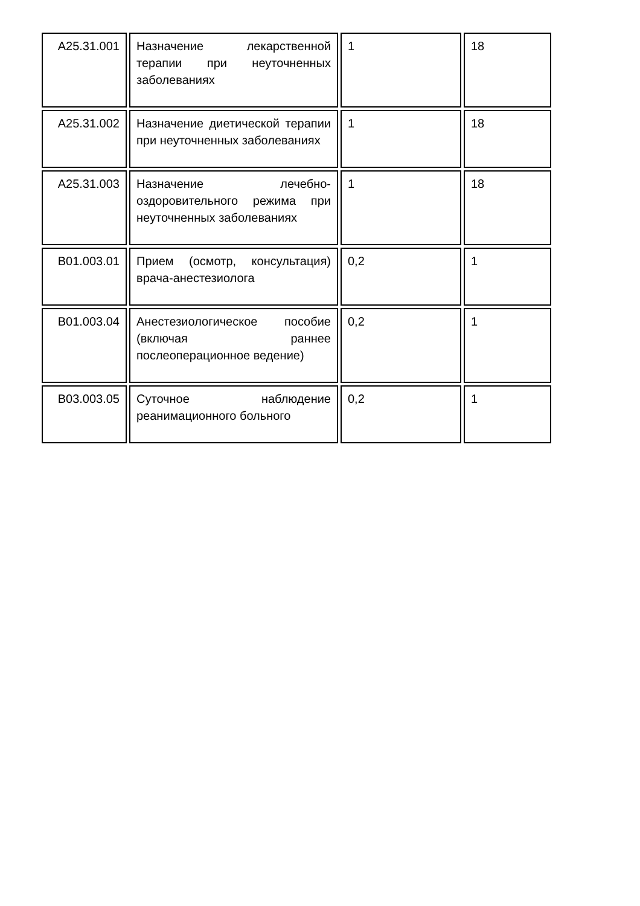| A25.31.001 | Назначение лекарственной терапии при неуточненных заболеваниях | 1 | 18 |
| A25.31.002 | Назначение диетической терапии при неуточненных заболеваниях | 1 | 18 |
| A25.31.003 | Назначение лечебно-оздоровительного режима при неуточненных заболеваниях | 1 | 18 |
| B01.003.01 | Прием (осмотр, консультация) врача-анестезиолога | 0,2 | 1 |
| B01.003.04 | Анестезиологическое пособие (включая раннее послеоперационное ведение) | 0,2 | 1 |
| B03.003.05 | Суточное наблюдение реанимационного больного | 0,2 | 1 |